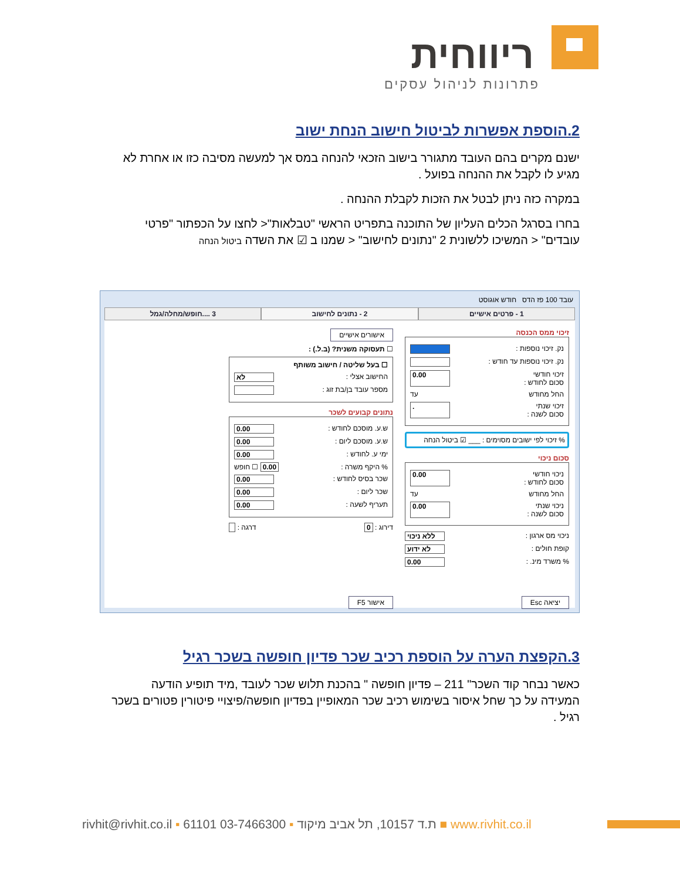ריווחית
פתרונות לניהול עסקים
2.הוספת אפשרות לביטול חישוב הנחת ישוב
ישנם מקרים בהם העובד מתגורר בישוב הזכאי להנחה במס אך למעשה מסיבה כזו או אחרת לא מגיע לו לקבל את ההנחה בפועל .
במקרה כזה ניתן לבטל את הזכות לקבלת ההנחה .
בחרו בסרגל הכלים העליון של התוכנה בתפריט הראשי "טבלאות"< לחצו על הכפתור "פרטי עובדים" < המשיכו ללשונית 2 "נתונים לחישוב" < שמנו ב ☑ את השדה ביטול הנחה
עובד 100 פז הדס חודש אוגוסט
1 - פרטים אישיים 2 - נתונים לחישוב 3 ....חופש/מחלה/גמל
זיכוי ממס הכנסה
נק. זיכוי נוספות :
נק. זיכוי נוספות עד חודש :
זיכוי חודשי
סכום לחודש : 0.00
החל מחודש עד
זיכוי שנתי
סכום לשנה :.
% זיכוי לפי ישובים מסוימים : ___ ☑ ביטול הנחה
סכום ניכוי
ניכוי חודשי
סכום לחודש : 0.00
החל מחודש עד
ניכוי שנתי
סכום לשנה : 0.00
ניכוי מס ארגון : ללא ניכוי
קופת חולים : לא ידוע
% משרד מינ. : 0.00
יציאה Esc
אישורים אישיים
☐ תעסוקה משנית? (ב.ל.) :
☐ בעל שליטה / חישוב משותף
החישוב אצלי : לא
מספר עובד בן/בת זוג :
נתונים קבועים לשכר
ש.ע. מוסכם לחודש : 0.00
ש.ע. מוסכם ליום : 0.00
ימי ע. לחודש : 0.00
% היקף משרה : 0.00 ☐ חופש
שכר בסיס לחודש : 0.00
שכר ליום : 0.00
תעריף לשעה : 0.00
דירוג : 0 דרגה :
אישור F5
3.הקפצת הערה על הוספת רכיב שכר פדיון חופשה בשכר רגיל
כאשר נבחר קוד השכר" 211 – פדיון חופשה " בהכנת תלוש שכר לעובד ,מיד תופיע הודעה המעידה על כך שחל איסור בשימוש רכיב שכר המאופיין בפדיון חופשה/פיצויי פיטורין פטורים בשכר רגיל .
rivhit@rivhit.co.il ▪ 61101 ת.ד 10157, תל אביב מיקוד ▪ 03-7466300 ■ www.rivhit.co.il